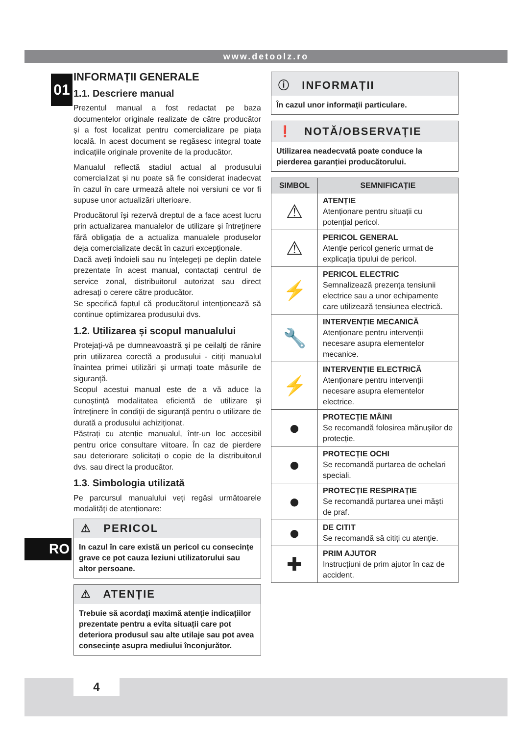www.detoolz.ro
01
RO
INFORMAȚII GENERALE
1.1. Descriere manual
Prezentul manual a fost redactat pe baza documentelor originale realizate de către producător și a fost localizat pentru comercializare pe piața locală. In acest document se regăsesc integral toate indicațiile originale provenite de la producător.
Manualul reflectă stadiul actual al produsului comercializat și nu poate să fie considerat inadecvat în cazul în care urmează altele noi versiuni ce vor fi supuse unor actualizări ulterioare.
Producătorul își rezervă dreptul de a face acest lucru prin actualizarea manualelor de utilizare și întreținere fără obligația de a actualiza manualele produselor deja comercializate decât în cazuri excepționale.
Dacă aveți îndoieli sau nu înțelegeți pe deplin datele prezentate în acest manual, contactați centrul de service zonal, distribuitorul autorizat sau direct adresați o cerere către producător.
Se specifică faptul că producătorul intenționează să continue optimizarea produsului dvs.
1.2. Utilizarea și scopul manualului
Protejați-vă pe dumneavoastră și pe ceilalți de rănire prin utilizarea corectă a produsului - citiți manualul înaintea primei utilizări și urmați toate măsurile de siguranță.
Scopul acestui manual este de a vă aduce la cunoștință modalitatea eficientă de utilizare și întreținere în condiții de siguranță pentru o utilizare de durată a produsului achiziționat.
Păstrați cu atenție manualul, într-un loc accesibil pentru orice consultare viitoare. În caz de pierdere sau deteriorare solicitați o copie de la distribuitorul dvs. sau direct la producător.
1.3. Simbologia utilizată
Pe parcursul manualului veți regăsi următoarele modalități de atenționare:
⚠ PERICOL
In cazul în care există un pericol cu consecințe grave ce pot cauza leziuni utilizatorului sau altor persoane.
⚠ ATENȚIE
Trebuie să acordați maximă atenție indicațiilor prezentate pentru a evita situații care pot deteriora produsul sau alte utilaje sau pot avea consecințe asupra mediului înconjurător.
ⓘ INFORMAȚII
În cazul unor informații particulare.
❗ NOTĂ/OBSERVAȚIE
Utilizarea neadecvată poate conduce la pierderea garanției producătorului.
| SIMBOL | SEMNIFICAȚIE |
| --- | --- |
| ⚠ | ATENȚIE Atenționare pentru situații cu potențial pericol. |
| ⚠ | PERICOL GENERAL Atenție pericol generic urmat de explicația tipului de pericol. |
| ⚡ | PERICOL ELECTRIC Semnalizează prezența tensiunii electrice sau a unor echipamente care utilizează tensiunea electrică. |
| 🔧 | INTERVENȚIE MECANICĂ Atenționare pentru intervenții necesare asupra elementelor mecanice. |
| ⚡ | INTERVENȚIE ELECTRICĂ Atenționare pentru intervenții necesare asupra elementelor electrice. |
| ● | PROTECȚIE MÂINI Se recomandă folosirea mănușilor de protecție. |
| ● | PROTECȚIE OCHI Se recomandă purtarea de ochelari speciali. |
| ● | PROTECȚIE RESPIRAȚIE Se recomandă purtarea unei măști de praf. |
| ● | DE CITIT Se recomandă să citiți cu atenție. |
| ✚ | PRIM AJUTOR Instrucțiuni de prim ajutor în caz de accident. |
4